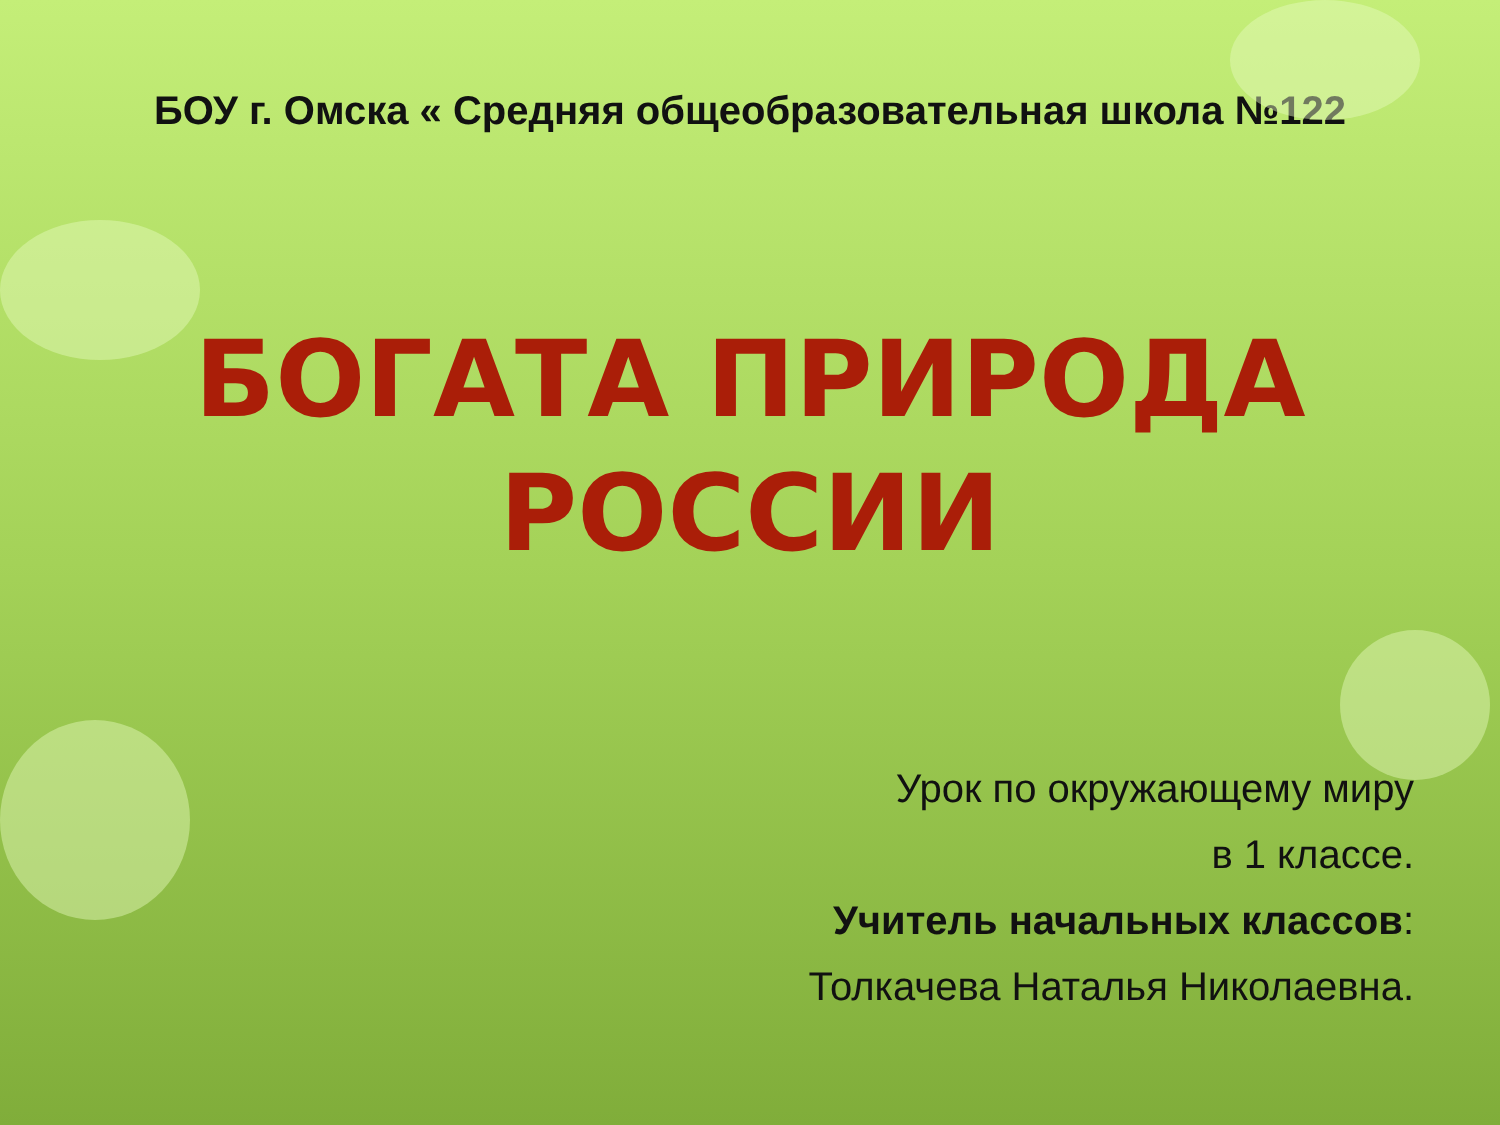БОУ г. Омска « Средняя общеобразовательная школа №122
БОГАТА ПРИРОДА
РОССИИ
Урок по окружающему миру
в 1 классе.
Учитель начальных классов:
Толкачева Наталья Николаевна.